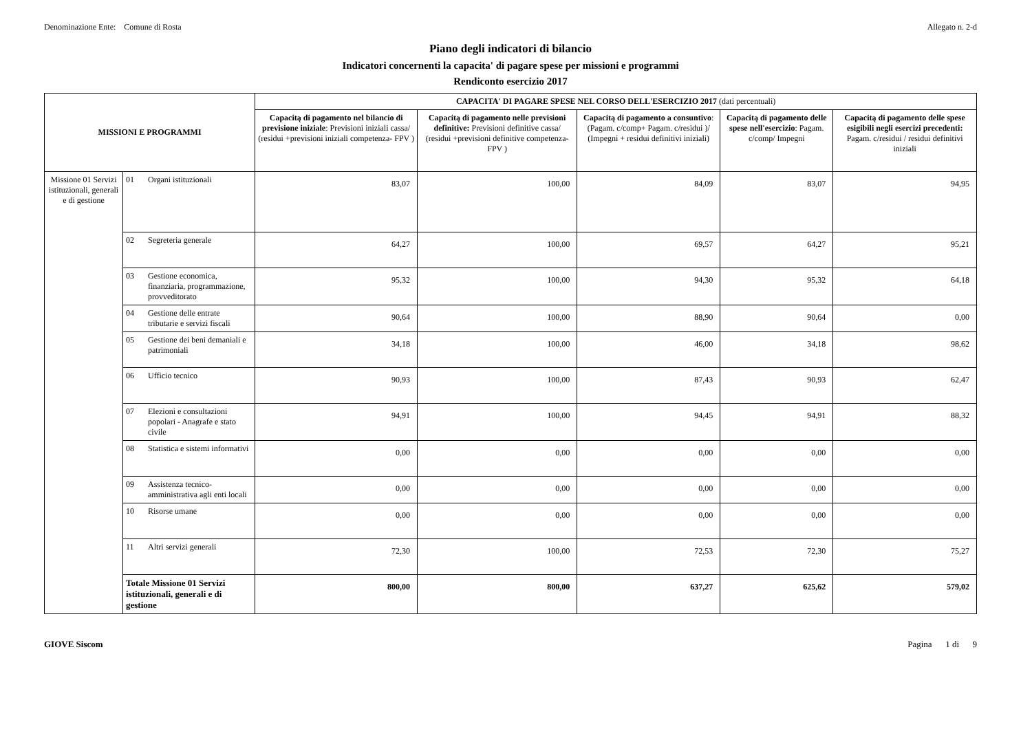Denominazione Ente: Comune di Rosta
Allegato n. 2-d
Piano degli indicatori di bilancio
Indicatori concernenti la capacita' di pagare spese per missioni e programmi
Rendiconto esercizio 2017
| MISSIONI E PROGRAMMI | | | CAPACITA' DI PAGARE SPESE NEL CORSO DELL'ESERCIZIO 2017 (dati percentuali) | | | | |
| --- | --- | --- | --- | --- | --- | --- | --- |
| | | | Capacitą di pagamento nel bilancio di previsione iniziale : Previsioni iniziali cassa/ (residui +previsioni iniziali competenza- FPV ) | Capacitą di pagamento nelle previsioni definitive: Previsioni definitive cassa/ (residui +previsioni definitive competenza- FPV ) | Capacitą di pagamento a consuntivo : (Pagam. c/comp+ Pagam. c/residui )/ (Impegni + residui definitivi iniziali) | Capacitą di pagamento delle spese nell'esercizio : Pagam. c/comp/ Impegni | Capacitą di pagamento delle spese esigibili negli esercizi precedenti: Pagam. c/residui / residui definitivi iniziali |
| Missione 01 Servizi istituzionali, generali e di gestione | 01 | Organi istituzionali | 83,07 | 100,00 | 84,09 | 83,07 | 94,95 |
| | 02 | Segreteria generale | 64,27 | 100,00 | 69,57 | 64,27 | 95,21 |
| | 03 | Gestione economica, finanziaria, programmazione, provveditorato | 95,32 | 100,00 | 94,30 | 95,32 | 64,18 |
| | 04 | Gestione delle entrate tributarie e servizi fiscali | 90,64 | 100,00 | 88,90 | 90,64 | 0,00 |
| | 05 | Gestione dei beni demaniali e patrimoniali | 34,18 | 100,00 | 46,00 | 34,18 | 98,62 |
| | 06 | Ufficio tecnico | 90,93 | 100,00 | 87,43 | 90,93 | 62,47 |
| | 07 | Elezioni e consultazioni popolari - Anagrafe e stato civile | 94,91 | 100,00 | 94,45 | 94,91 | 88,32 |
| | 08 | Statistica e sistemi informativi | 0,00 | 0,00 | 0,00 | 0,00 | 0,00 |
| | 09 | Assistenza tecnico-amministrativa agli enti locali | 0,00 | 0,00 | 0,00 | 0,00 | 0,00 |
| | 10 | Risorse umane | 0,00 | 0,00 | 0,00 | 0,00 | 0,00 |
| | 11 | Altri servizi generali | 72,30 | 100,00 | 72,53 | 72,30 | 75,27 |
| | Totale Missione 01 Servizi istituzionali, generali e di gestione | | 800,00 | 800,00 | 637,27 | 625,62 | 579,02 |
GIOVE Siscom Pagina 1 di 9